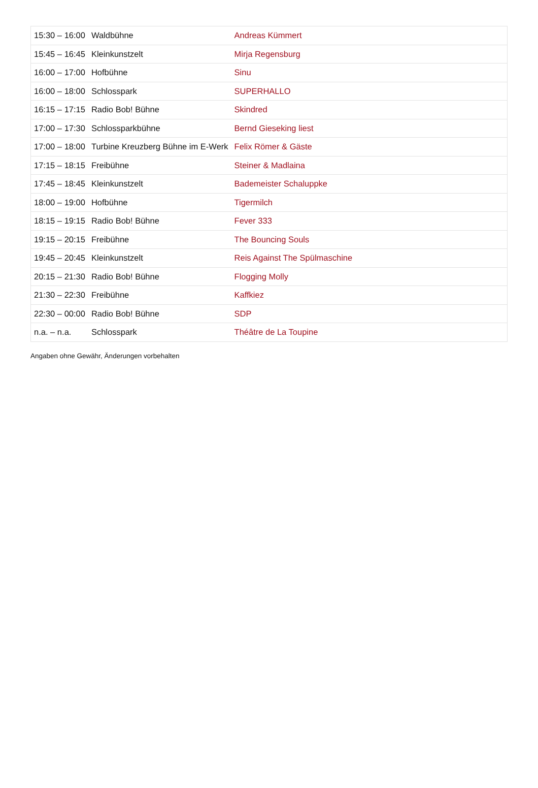| 15:30 – 16:00 | Waldbühne | Andreas Kümmert |
| 15:45 – 16:45 | Kleinkunstzelt | Mirja Regensburg |
| 16:00 – 17:00 | Hofbühne | Sinu |
| 16:00 – 18:00 | Schlosspark | SUPERHALLO |
| 16:15 – 17:15 | Radio Bob! Bühne | Skindred |
| 17:00 – 17:30 | Schlossparkbühne | Bernd Gieseking liest |
| 17:00 – 18:00 | Turbine Kreuzberg Bühne im E-Werk | Felix Römer & Gäste |
| 17:15 – 18:15 | Freibühne | Steiner & Madlaina |
| 17:45 – 18:45 | Kleinkunstzelt | Bademeister Schaluppke |
| 18:00 – 19:00 | Hofbühne | Tigermilch |
| 18:15 – 19:15 | Radio Bob! Bühne | Fever 333 |
| 19:15 – 20:15 | Freibühne | The Bouncing Souls |
| 19:45 – 20:45 | Kleinkunstzelt | Reis Against The Spülmaschine |
| 20:15 – 21:30 | Radio Bob! Bühne | Flogging Molly |
| 21:30 – 22:30 | Freibühne | Kaffkiez |
| 22:30 – 00:00 | Radio Bob! Bühne | SDP |
| n.a. – n.a. | Schlosspark | Théâtre de La Toupine |
Angaben ohne Gewähr, Änderungen vorbehalten